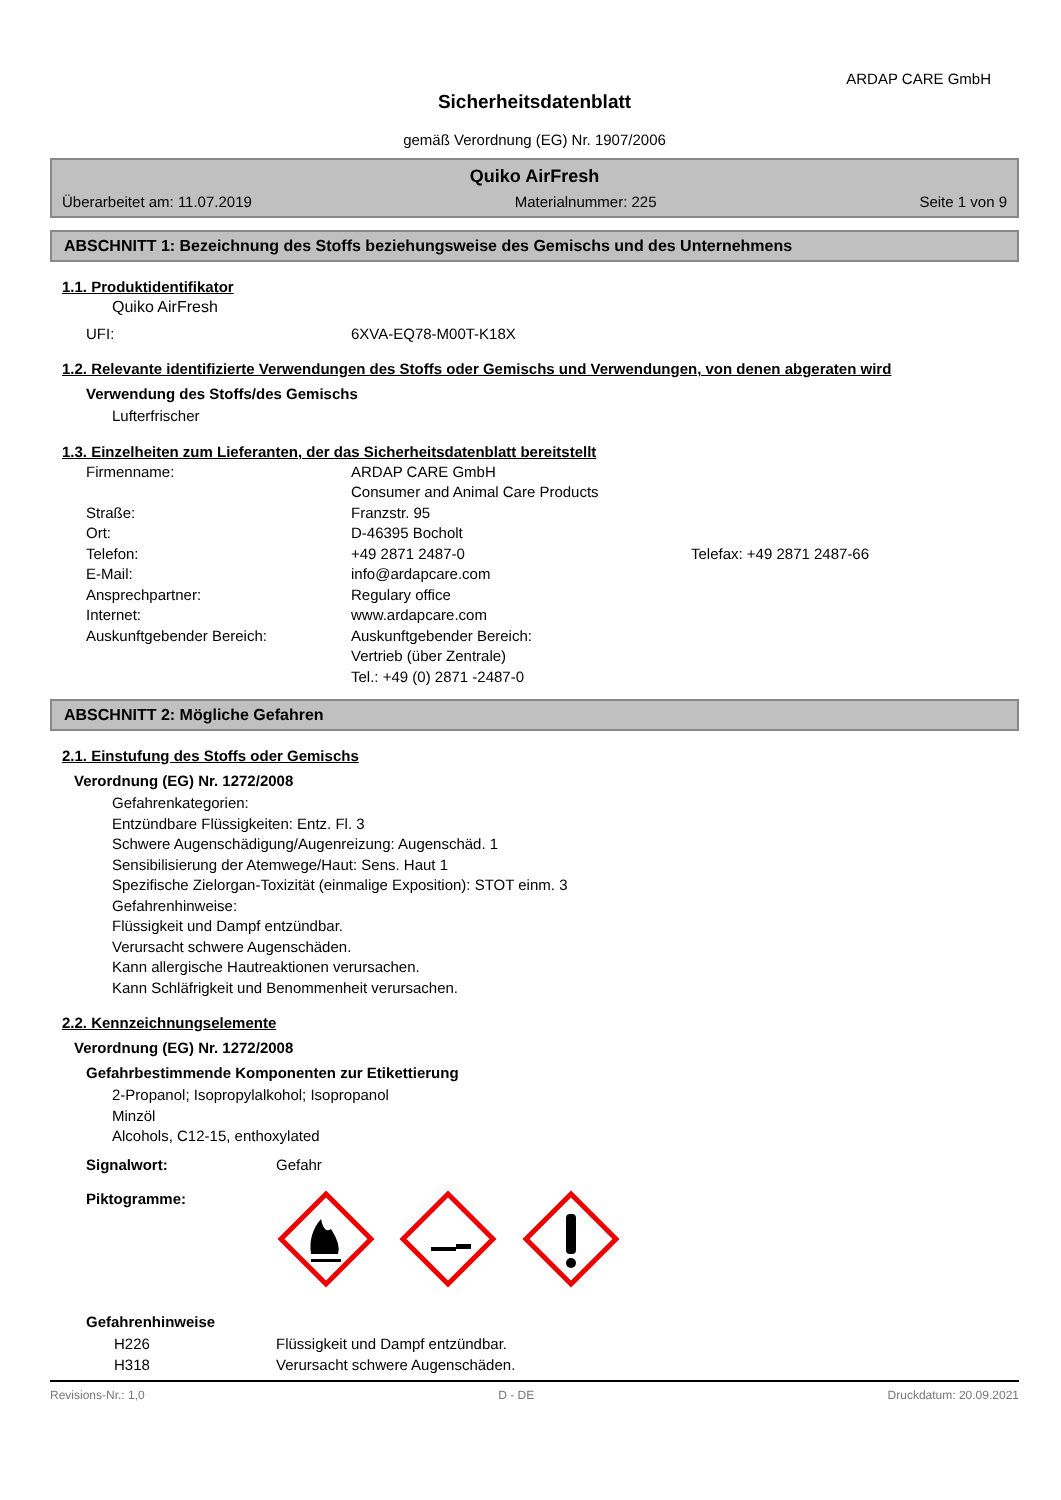ARDAP CARE GmbH
Sicherheitsdatenblatt
gemäß Verordnung (EG) Nr. 1907/2006
Quiko AirFresh
Überarbeitet am: 11.07.2019 Materialnummer: 225 Seite 1 von 9
ABSCHNITT 1: Bezeichnung des Stoffs beziehungsweise des Gemischs und des Unternehmens
1.1. Produktidentifikator
Quiko AirFresh
UFI: 6XVA-EQ78-M00T-K18X
1.2. Relevante identifizierte Verwendungen des Stoffs oder Gemischs und Verwendungen, von denen abgeraten wird
Verwendung des Stoffs/des Gemischs
Lufterfrischer
1.3. Einzelheiten zum Lieferanten, der das Sicherheitsdatenblatt bereitstellt
Firmenname: ARDAP CARE GmbH
Consumer and Animal Care Products
Straße: Franzstr. 95
Ort: D-46395 Bocholt
Telefon: +49 2871 2487-0 Telefax: +49 2871 2487-66
E-Mail: info@ardapcare.com
Ansprechpartner: Regulary office
Internet: www.ardapcare.com
Auskunftgebender Bereich: Auskunftgebender Bereich:
Vertrieb (über Zentrale)
Tel.: +49 (0) 2871 -2487-0
ABSCHNITT 2: Mögliche Gefahren
2.1. Einstufung des Stoffs oder Gemischs
Verordnung (EG) Nr. 1272/2008
Gefahrenkategorien:
Entzündbare Flüssigkeiten: Entz. Fl. 3
Schwere Augenschädigung/Augenreizung: Augenschäd. 1
Sensibilisierung der Atemwege/Haut: Sens. Haut 1
Spezifische Zielorgan-Toxizität (einmalige Exposition): STOT einm. 3
Gefahrenhinweise:
Flüssigkeit und Dampf entzündbar.
Verursacht schwere Augenschäden.
Kann allergische Hautreaktionen verursachen.
Kann Schläfrigkeit und Benommenheit verursachen.
2.2. Kennzeichnungselemente
Verordnung (EG) Nr. 1272/2008
Gefahrbestimmende Komponenten zur Etikettierung
2-Propanol; Isopropylalkohol; Isopropanol
Minzöl
Alcohols, C12-15, enthoxylated
Signalwort: Gefahr
Piktogramme:
Gefahrenhinweise
H226 Flüssigkeit und Dampf entzündbar.
H318 Verursacht schwere Augenschäden.
Revisions-Nr.: 1,0 D - DE Druckdatum: 20.09.2021